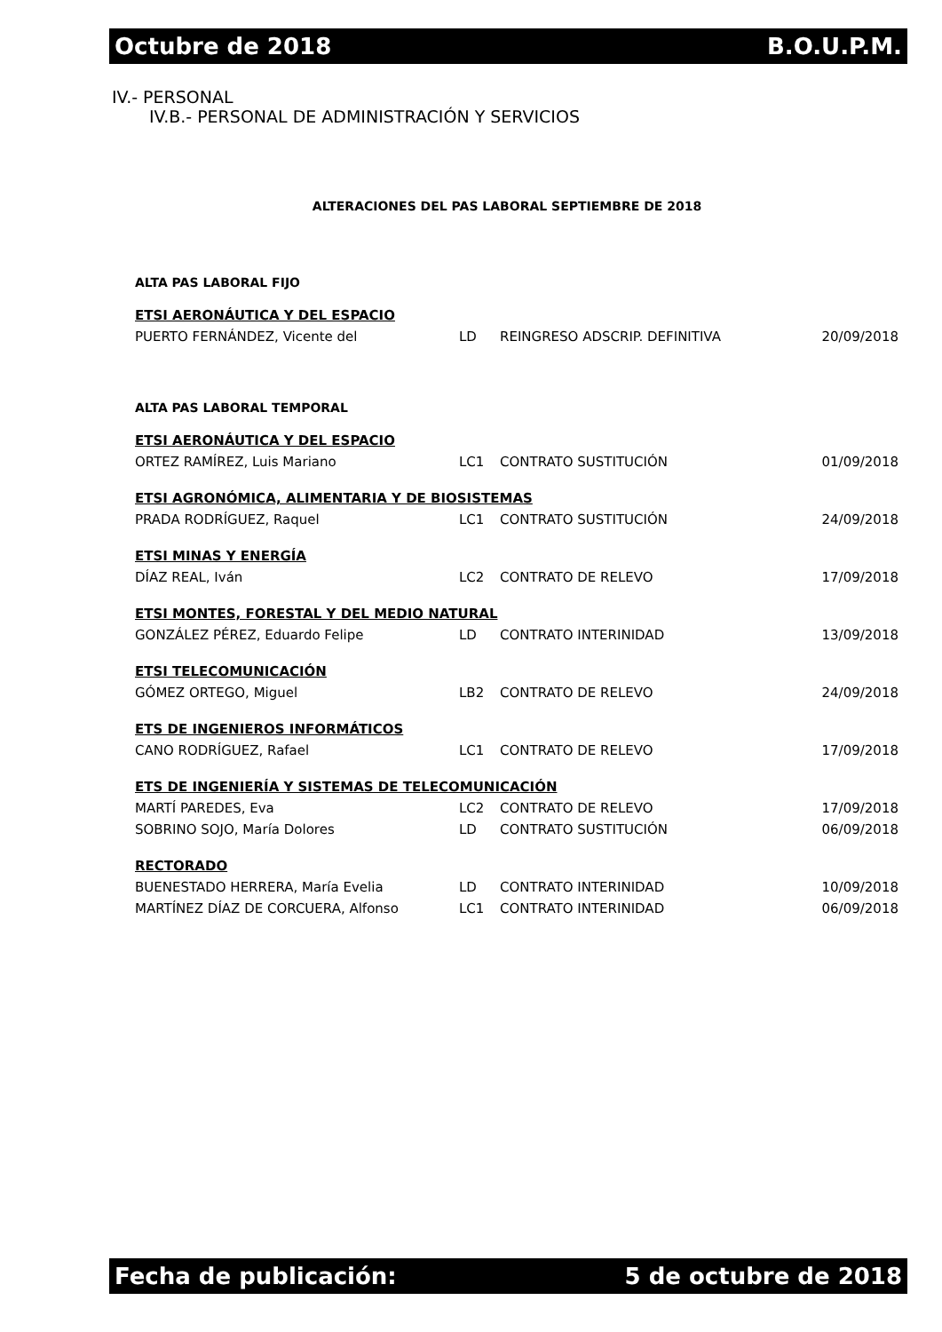Octubre de 2018 B.O.U.P.M.
IV.- PERSONAL
IV.B.- PERSONAL DE ADMINISTRACIÓN Y SERVICIOS
ALTERACIONES DEL PAS LABORAL SEPTIEMBRE DE 2018
ALTA PAS LABORAL FIJO
| ETSI AERONÁUTICA Y DEL ESPACIO | | | |
| PUERTO FERNÁNDEZ, Vicente del | LD | REINGRESO ADSCRIP. DEFINITIVA | 20/09/2018 |
ALTA PAS LABORAL TEMPORAL
| ETSI AERONÁUTICA Y DEL ESPACIO | | | |
| ORTEZ RAMÍREZ, Luis Mariano | LC1 | CONTRATO SUSTITUCIÓN | 01/09/2018 |
| ETSI AGRONÓMICA, ALIMENTARIA Y DE BIOSISTEMAS | | | |
| PRADA RODRÍGUEZ, Raquel | LC1 | CONTRATO SUSTITUCIÓN | 24/09/2018 |
| ETSI MINAS Y ENERGÍA | | | |
| DÍAZ REAL, Iván | LC2 | CONTRATO DE RELEVO | 17/09/2018 |
| ETSI MONTES, FORESTAL Y DEL MEDIO NATURAL | | | |
| GONZÁLEZ PÉREZ, Eduardo Felipe | LD | CONTRATO INTERINIDAD | 13/09/2018 |
| ETSI TELECOMUNICACIÓN | | | |
| GÓMEZ ORTEGO, Miguel | LB2 | CONTRATO DE RELEVO | 24/09/2018 |
| ETS DE INGENIEROS INFORMÁTICOS | | | |
| CANO RODRÍGUEZ, Rafael | LC1 | CONTRATO DE RELEVO | 17/09/2018 |
| ETS DE INGENIERÍA Y SISTEMAS DE TELECOMUNICACIÓN | | | |
| MARTÍ PAREDES, Eva | LC2 | CONTRATO DE RELEVO | 17/09/2018 |
| SOBRINO SOJO, María Dolores | LD | CONTRATO SUSTITUCIÓN | 06/09/2018 |
| RECTORADO | | | |
| BUENESTADO HERRERA, María Evelia | LD | CONTRATO INTERINIDAD | 10/09/2018 |
| MARTÍNEZ DÍAZ DE CORCUERA, Alfonso | LC1 | CONTRATO INTERINIDAD | 06/09/2018 |
Fecha de publicación: 5 de octubre de 2018